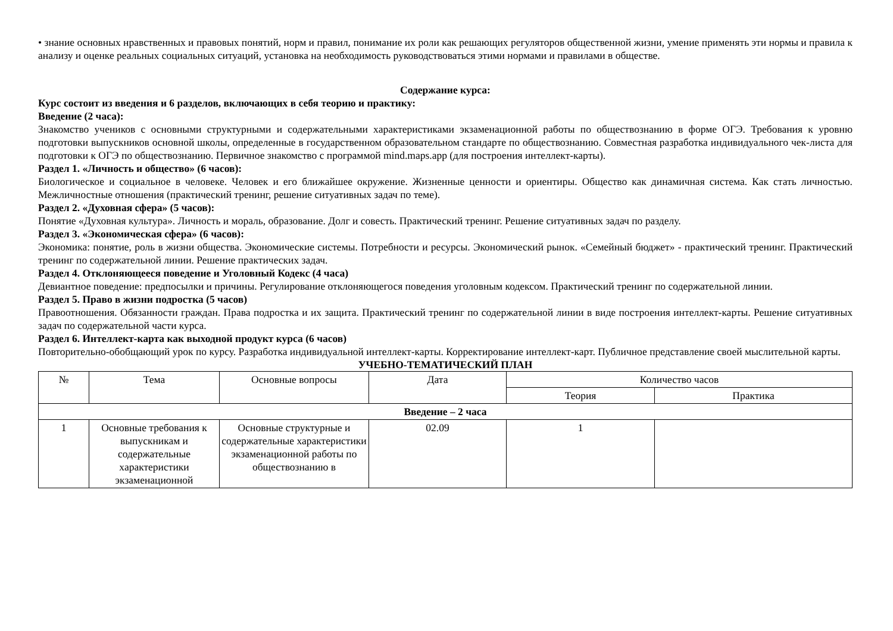• знание основных нравственных и правовых понятий, норм и правил, понимание их роли как решающих регуляторов общественной жизни, умение применять эти нормы и правила к анализу и оценке реальных социальных ситуаций, установка на необходимость руководствоваться этими нормами и правилами в обществе.
Содержание курса:
Курс состоит из введения и 6 разделов, включающих в себя теорию и практику:
Введение (2 часа):
Знакомство учеников с основными структурными и содержательными характеристиками экзаменационной работы по обществознанию в форме ОГЭ. Требования к уровню подготовки выпускников основной школы, определенные в государственном образовательном стандарте по обществознанию. Совместная разработка индивидуального чек-листа для подготовки к ОГЭ по обществознанию. Первичное знакомство с программой mind.maps.app (для построения интеллект-карты).
Раздел 1. «Личность и общество» (6 часов):
Биологическое и социальное в человеке. Человек и его ближайшее окружение. Жизненные ценности и ориентиры. Общество как динамичная система. Как стать личностью. Межличностные отношения (практический тренинг, решение ситуативных задач по теме).
Раздел 2. «Духовная сфера» (5 часов):
Понятие «Духовная культура». Личность и мораль, образование. Долг и совесть. Практический тренинг. Решение ситуативных задач по разделу.
Раздел 3. «Экономическая сфера» (6 часов):
Экономика: понятие, роль в жизни общества. Экономические системы. Потребности и ресурсы. Экономический рынок. «Семейный бюджет» - практический тренинг. Практический тренинг по содержательной линии. Решение практических задач.
Раздел 4. Отклоняющееся поведение и Уголовный Кодекс (4 часа)
Девиантное поведение: предпосылки и причины. Регулирование отклоняющегося поведения уголовным кодексом. Практический тренинг по содержательной линии.
Раздел 5. Право в жизни подростка (5 часов)
Правоотношения. Обязанности граждан. Права подростка и их защита. Практический тренинг по содержательной линии в виде построения интеллект-карты. Решение ситуативных задач по содержательной части курса.
Раздел 6. Интеллект-карта как выходной продукт курса (6 часов)
Повторительно-обобщающий урок по курсу. Разработка индивидуальной интеллект-карты. Корректирование интеллект-карт. Публичное представление своей мыслительной карты.
УЧЕБНО-ТЕМАТИЧЕСКИЙ ПЛАН
| № | Тема | Основные вопросы | Дата | Количество часов | |
| --- | --- | --- | --- | --- | --- |
| | | | | Теория | Практика |
| Введение – 2 часа | | | | | |
| 1 | Основные требования к выпускникам и содержательные характеристики экзаменационной | Основные структурные и содержательные характеристики экзаменационной работы по обществознанию в | 02.09 | 1 | |